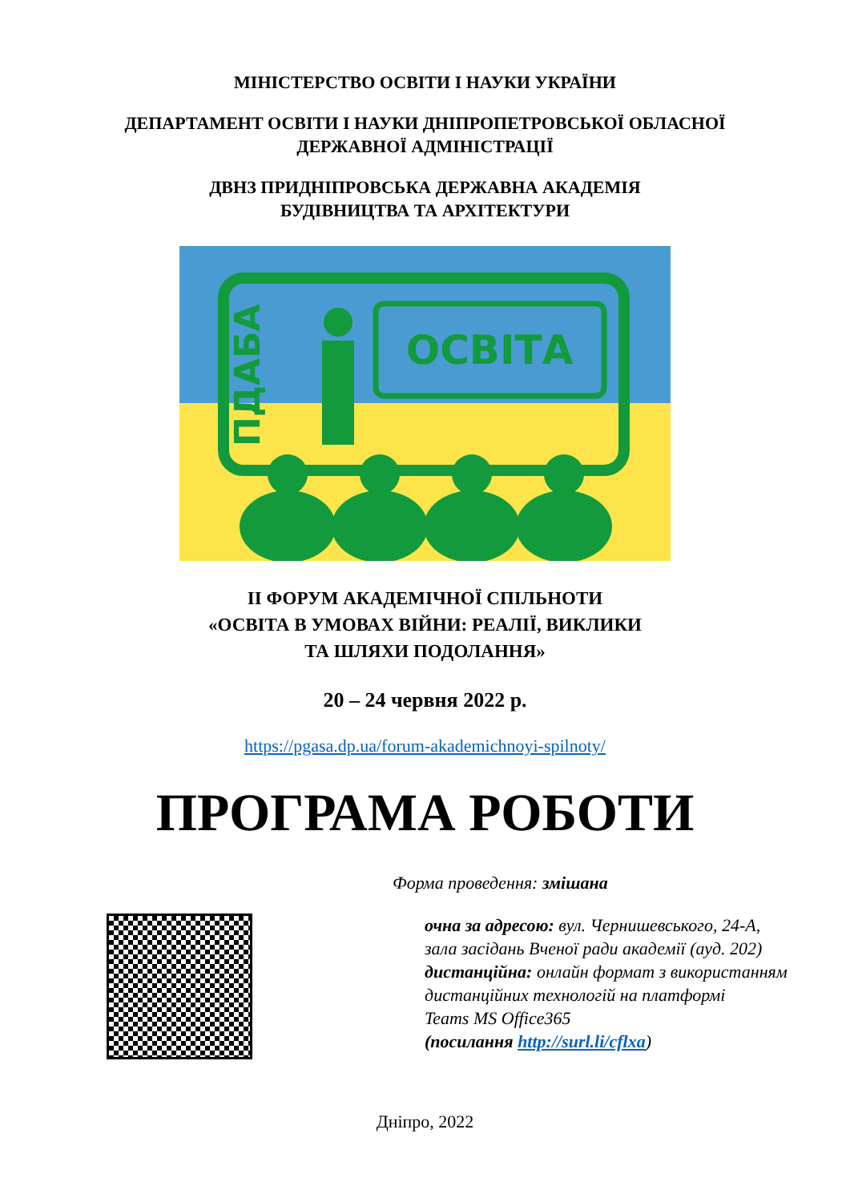МІНІСТЕРСТВО ОСВІТИ І НАУКИ УКРАЇНИ
ДЕПАРТАМЕНТ ОСВІТИ І НАУКИ ДНІПРОПЕТРОВСЬКОЇ ОБЛАСНОЇ
ДЕРЖАВНОЇ АДМІНІСТРАЦІЇ
ДВНЗ ПРИДНІПРОВСЬКА ДЕРЖАВНА АКАДЕМІЯ
БУДІВНИЦТВА ТА АРХІТЕКТУРИ
ОСВІТА
ПДАБА
ІІ ФОРУМ АКАДЕМІЧНОЇ СПІЛЬНОТИ
«ОСВІТА В УМОВАХ ВІЙНИ: РЕАЛІЇ, ВИКЛИКИ
ТА ШЛЯХИ ПОДОЛАННЯ»
20 – 24 червня 2022 р.
https://pgasa.dp.ua/forum-akademichnoyi-spilnoty/
ПРОГРАМА РОБОТИ
Форма проведення: змішана
очна за адресою: вул. Чернишевського, 24-А,
зала засідань Вченої ради академії (ауд. 202)
дистанційна: онлайн формат з використанням
дистанційних технологій на платформі
Teams MS Office365
(посилання http://surl.li/cflxa)
Дніпро, 2022